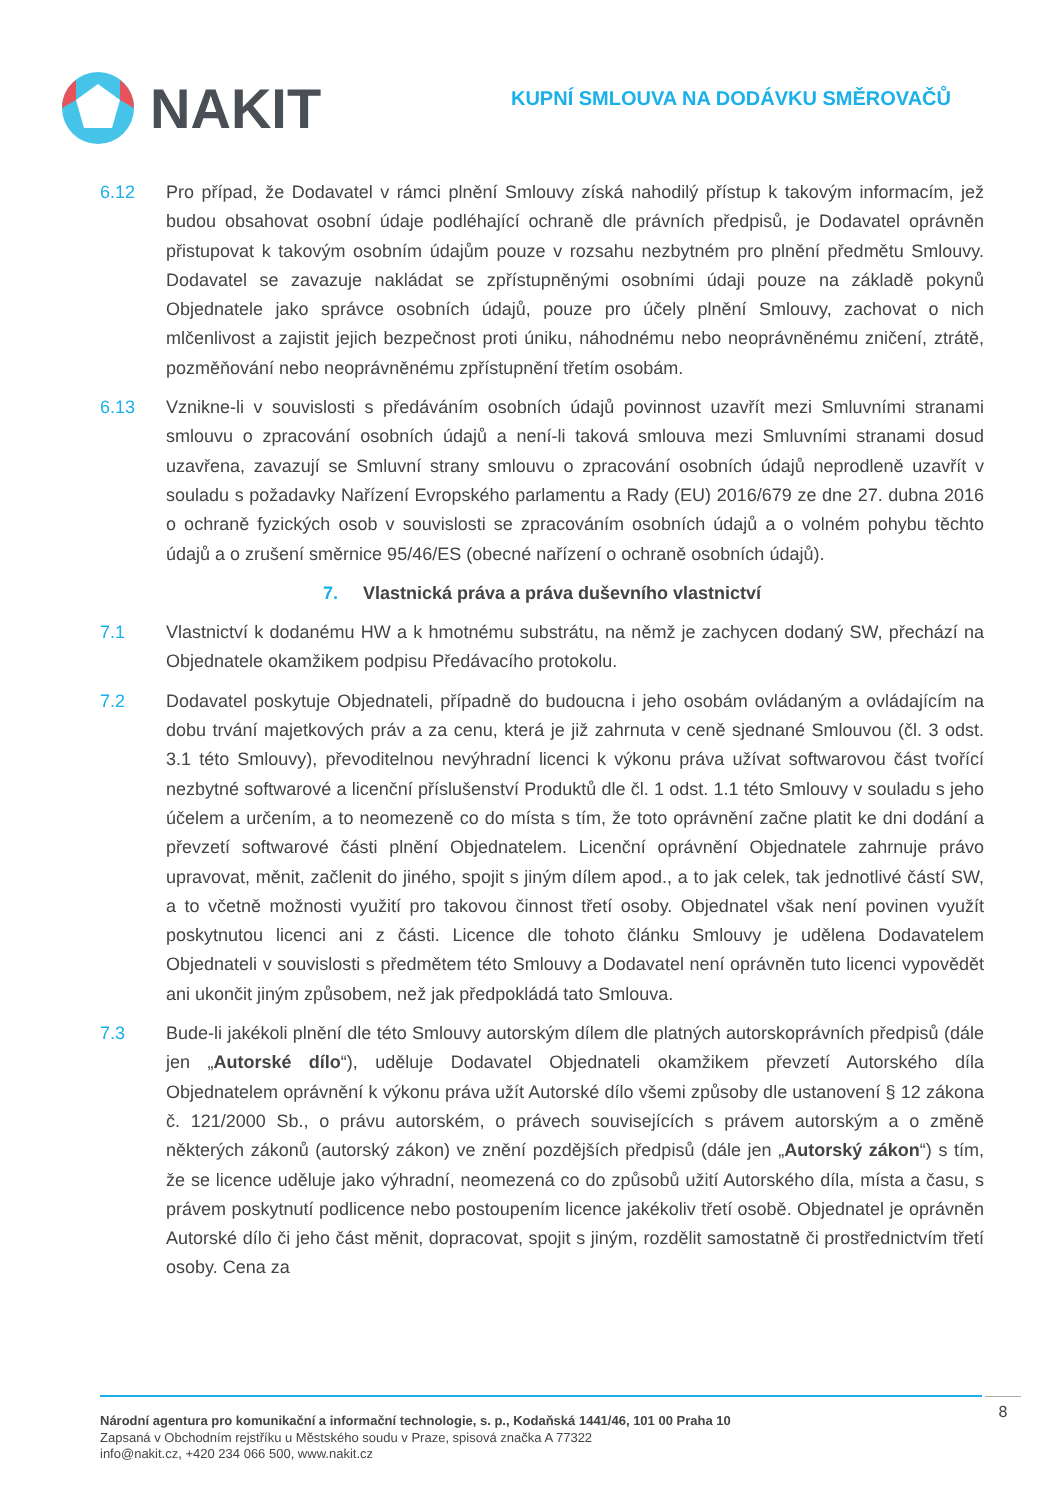NAKIT
KUPNÍ SMLOUVA NA DODÁVKU SMĚROVAČŮ
6.12 Pro případ, že Dodavatel v rámci plnění Smlouvy získá nahodilý přístup k takovým informacím, jež budou obsahovat osobní údaje podléhající ochraně dle právních předpisů, je Dodavatel oprávněn přistupovat k takovým osobním údajům pouze v rozsahu nezbytném pro plnění předmětu Smlouvy. Dodavatel se zavazuje nakládat se zpřístupněnými osobními údaji pouze na základě pokynů Objednatele jako správce osobních údajů, pouze pro účely plnění Smlouvy, zachovat o nich mlčenlivost a zajistit jejich bezpečnost proti úniku, náhodnému nebo neoprávněnému zničení, ztrátě, pozměňování nebo neoprávněnému zpřístupnění třetím osobám.
6.13 Vznikne-li v souvislosti s předáváním osobních údajů povinnost uzavřít mezi Smluvními stranami smlouvu o zpracování osobních údajů a není-li taková smlouva mezi Smluvními stranami dosud uzavřena, zavazují se Smluvní strany smlouvu o zpracování osobních údajů neprodleně uzavřít v souladu s požadavky Nařízení Evropského parlamentu a Rady (EU) 2016/679 ze dne 27. dubna 2016 o ochraně fyzických osob v souvislosti se zpracováním osobních údajů a o volném pohybu těchto údajů a o zrušení směrnice 95/46/ES (obecné nařízení o ochraně osobních údajů).
7. Vlastnická práva a práva duševního vlastnictví
7.1 Vlastnictví k dodanému HW a k hmotnému substrátu, na němž je zachycen dodaný SW, přechází na Objednatele okamžikem podpisu Předávacího protokolu.
7.2 Dodavatel poskytuje Objednateli, případně do budoucna i jeho osobám ovládaným a ovládajícím na dobu trvání majetkových práv a za cenu, která je již zahrnuta v ceně sjednané Smlouvou (čl. 3 odst. 3.1 této Smlouvy), převoditelnou nevýhradní licenci k výkonu práva užívat softwarovou část tvořící nezbytné softwarové a licenční příslušenství Produktů dle čl. 1 odst. 1.1 této Smlouvy v souladu s jeho účelem a určením, a to neomezeně co do místa s tím, že toto oprávnění začne platit ke dni dodání a převzetí softwarové části plnění Objednatelem. Licenční oprávnění Objednatele zahrnuje právo upravovat, měnit, začlenit do jiného, spojit s jiným dílem apod., a to jak celek, tak jednotlivé částí SW, a to včetně možnosti využití pro takovou činnost třetí osoby. Objednatel však není povinen využít poskytnutou licenci ani z části. Licence dle tohoto článku Smlouvy je udělena Dodavatelem Objednateli v souvislosti s předmětem této Smlouvy a Dodavatel není oprávněn tuto licenci vypovědět ani ukončit jiným způsobem, než jak předpokládá tato Smlouva.
7.3 Bude-li jakékoli plnění dle této Smlouvy autorským dílem dle platných autorskoprávních předpisů (dále jen „Autorské dílo“), uděluje Dodavatel Objednateli okamžikem převzetí Autorského díla Objednatelem oprávnění k výkonu práva užít Autorské dílo všemi způsoby dle ustanovení § 12 zákona č. 121/2000 Sb., o právu autorském, o právech souvisejících s právem autorským a o změně některých zákonů (autorský zákon) ve znění pozdějších předpisů (dále jen „Autorský zákon“) s tím, že se licence uděluje jako výhradní, neomezená co do způsobů užití Autorského díla, místa a času, s právem poskytnutí podlicence nebo postoupením licence jakékoliv třetí osobě. Objednatel je oprávněn Autorské dílo či jeho část měnit, dopracovat, spojit s jiným, rozdělit samostatně či prostřednictvím třetí osoby. Cena za
Národní agentura pro komunikační a informační technologie, s. p., Kodaňská 1441/46, 101 00 Praha 10
Zapsaná v Obchodním rejstříku u Městského soudu v Praze, spisová značka A 77322
info@nakit.cz, +420 234 066 500, www.nakit.cz
8